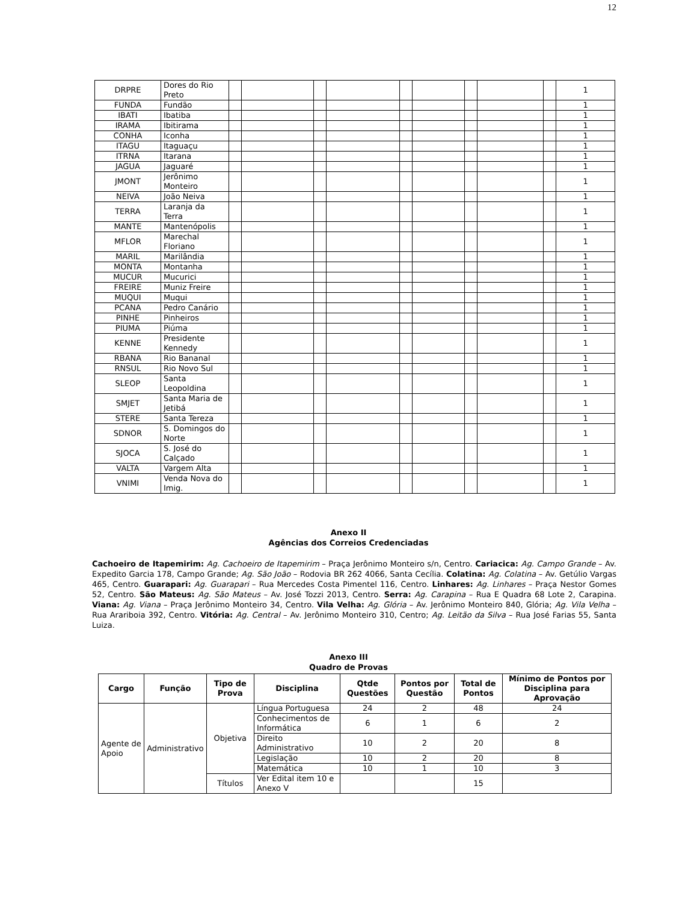12
| DRPRE | Dores do Rio Preto | | | | | | | | | | 1 |
| FUNDA | Fundão | | | | | | | | | | 1 |
| IBATI | Ibatiba | | | | | | | | | | 1 |
| IRAMA | Ibitirama | | | | | | | | | | 1 |
| CONHA | Iconha | | | | | | | | | | 1 |
| ITAGU | Itaguaçu | | | | | | | | | | 1 |
| ITRNA | Itarana | | | | | | | | | | 1 |
| JAGUA | Jaguaré | | | | | | | | | | 1 |
| JMONT | Jerônimo Monteiro | | | | | | | | | | 1 |
| NEIVA | João Neiva | | | | | | | | | | 1 |
| TERRA | Laranja da Terra | | | | | | | | | | 1 |
| MANTE | Mantenópolis | | | | | | | | | | 1 |
| MFLOR | Marechal Floriano | | | | | | | | | | 1 |
| MARIL | Marilândia | | | | | | | | | | 1 |
| MONTA | Montanha | | | | | | | | | | 1 |
| MUCUR | Mucurici | | | | | | | | | | 1 |
| FREIRE | Muniz Freire | | | | | | | | | | 1 |
| MUQUI | Muqui | | | | | | | | | | 1 |
| PCANA | Pedro Canário | | | | | | | | | | 1 |
| PINHE | Pinheiros | | | | | | | | | | 1 |
| PIUMA | Piúma | | | | | | | | | | 1 |
| KENNE | Presidente Kennedy | | | | | | | | | | 1 |
| RBANA | Rio Bananal | | | | | | | | | | 1 |
| RNSUL | Rio Novo Sul | | | | | | | | | | 1 |
| SLEOP | Santa Leopoldina | | | | | | | | | | 1 |
| SMJET | Santa Maria de Jetibá | | | | | | | | | | 1 |
| STERE | Santa Tereza | | | | | | | | | | 1 |
| SDNOR | S. Domingos do Norte | | | | | | | | | | 1 |
| SJOCA | S. José do Calçado | | | | | | | | | | 1 |
| VALTA | Vargem Alta | | | | | | | | | | 1 |
| VNIMI | Venda Nova do Imig. | | | | | | | | | | 1 |
Anexo II
Agências dos Correios Credenciadas
Cachoeiro de Itapemirim: Ag. Cachoeiro de Itapemirim – Praça Jerônimo Monteiro s/n, Centro. Cariacica: Ag. Campo Grande – Av. Expedito Garcia 178, Campo Grande; Ag. São João – Rodovia BR 262 4066, Santa Cecília. Colatina: Ag. Colatina – Av. Getúlio Vargas 465, Centro. Guarapari: Ag. Guarapari – Rua Mercedes Costa Pimentel 116, Centro. Linhares: Ag. Linhares – Praça Nestor Gomes 52, Centro. São Mateus: Ag. São Mateus – Av. José Tozzi 2013, Centro. Serra: Ag. Carapina – Rua E Quadra 68 Lote 2, Carapina. Viana: Ag. Viana – Praça Jerônimo Monteiro 34, Centro. Vila Velha: Ag. Glória – Av. Jerônimo Monteiro 840, Glória; Ag. Vila Velha – Rua Arariboia 392, Centro. Vitória: Ag. Central – Av. Jerônimo Monteiro 310, Centro; Ag. Leitão da Silva – Rua José Farias 55, Santa Luiza.
Anexo III
Quadro de Provas
| Cargo | Função | Tipo de Prova | Disciplina | Qtde Questões | Pontos por Questão | Total de Pontos | Mínimo de Pontos por Disciplina para Aprovação |
| --- | --- | --- | --- | --- | --- | --- | --- |
| Agente de Apoio | Administrativo | Objetiva | Língua Portuguesa | 24 | 2 | 48 | 24 |
| | | | Conhecimentos de Informática | 6 | 1 | 6 | 2 |
| | | | Direito Administrativo | 10 | 2 | 20 | 8 |
| | | | Legislação | 10 | 2 | 20 | 8 |
| | | | Matemática | 10 | 1 | 10 | 3 |
| | | Títulos | Ver Edital item 10 e Anexo V | | | 15 | |